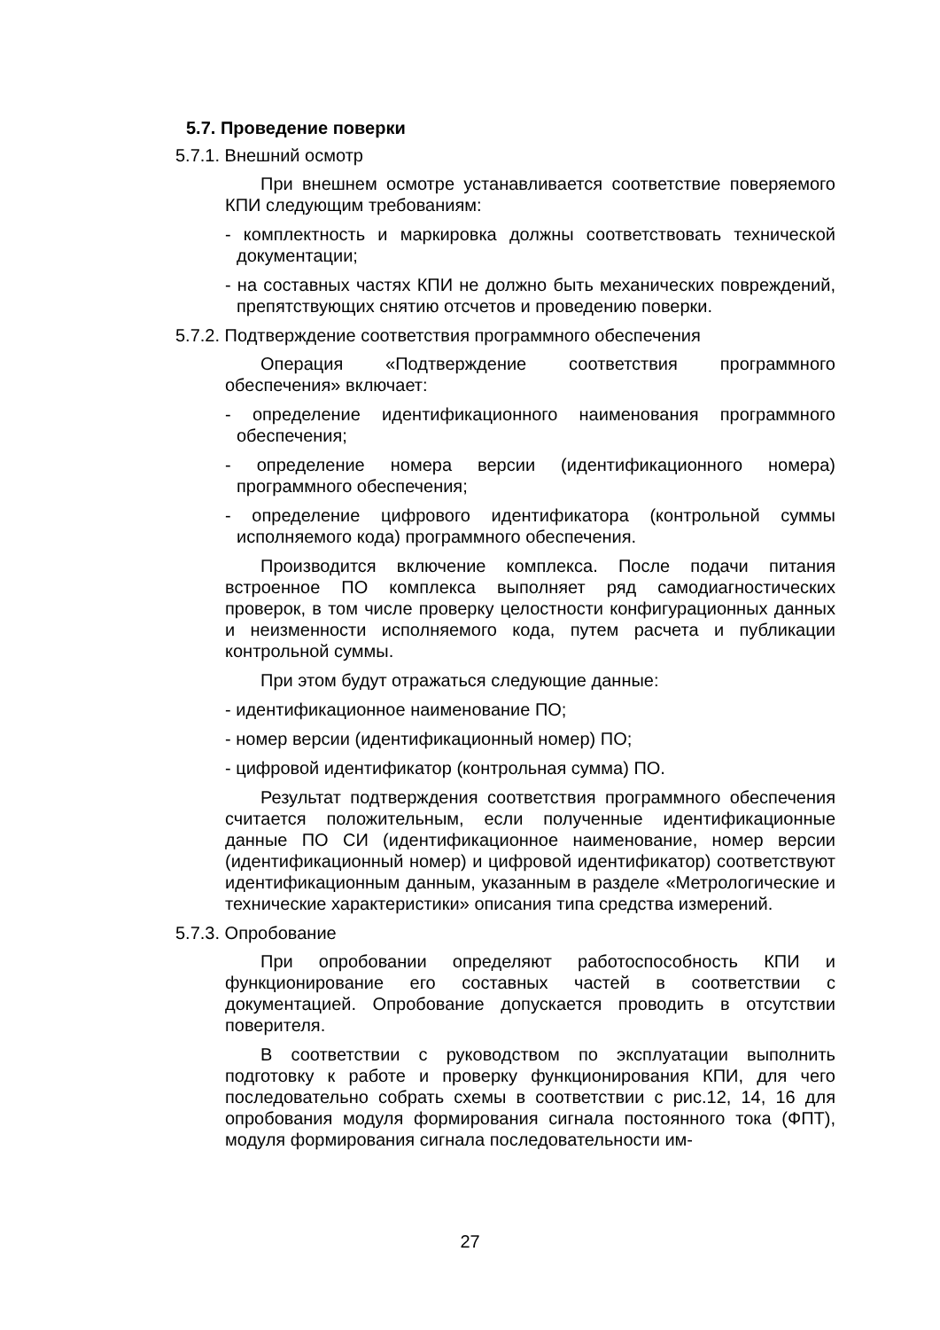5.7. Проведение поверки
5.7.1. Внешний осмотр
При внешнем осмотре устанавливается соответствие поверяемого КПИ следующим требованиям:
- комплектность и маркировка должны соответствовать технической документации;
- на составных частях КПИ не должно быть механических повреждений, препятствующих снятию отсчетов и проведению поверки.
5.7.2. Подтверждение соответствия программного обеспечения
Операция «Подтверждение соответствия программного обеспечения» включает:
- определение идентификационного наименования программного обеспечения;
- определение номера версии (идентификационного номера) программного обеспечения;
- определение цифрового идентификатора (контрольной суммы исполняемого кода) программного обеспечения.
Производится включение комплекса. После подачи питания встроенное ПО комплекса выполняет ряд самодиагностических проверок, в том числе проверку целостности конфигурационных данных и неизменности исполняемого кода, путем расчета и публикации контрольной суммы.
При этом будут отражаться следующие данные:
- идентификационное наименование ПО;
- номер версии (идентификационный номер) ПО;
- цифровой идентификатор (контрольная сумма) ПО.
Результат подтверждения соответствия программного обеспечения считается положительным, если полученные идентификационные данные ПО СИ (идентификационное наименование, номер версии (идентификационный номер) и цифровой идентификатор) соответствуют идентификационным данным, указанным в разделе «Метрологические и технические характеристики» описания типа средства измерений.
5.7.3. Опробование
При опробовании определяют работоспособность КПИ и функционирование его составных частей в соответствии с документацией. Опробование допускается проводить в отсутствии поверителя.
В соответствии с руководством по эксплуатации выполнить подготовку к работе и проверку функционирования КПИ, для чего последовательно собрать схемы в соответствии с рис.12, 14, 16 для опробования модуля формирования сигнала постоянного тока (ФПТ), модуля формирования сигнала последовательности им-
27